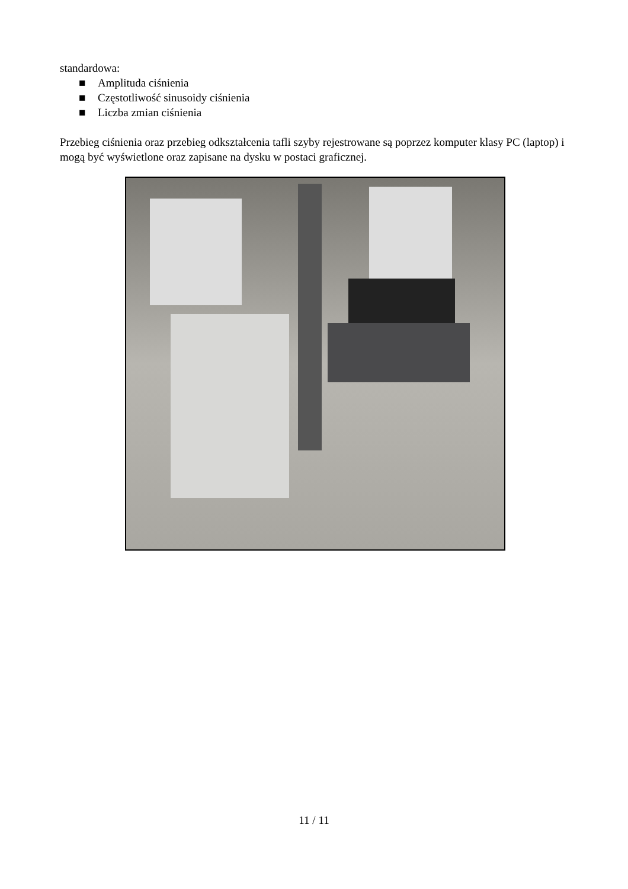standardowa:
■ Amplituda ciśnienia
■ Częstotliwość sinusoidy ciśnienia
■ Liczba zmian ciśnienia
Przebieg ciśnienia oraz przebieg odkształcenia tafli szyby rejestrowane są poprzez komputer klasy PC (laptop) i mogą być wyświetlone oraz zapisane na dysku w postaci graficznej.
11 / 11